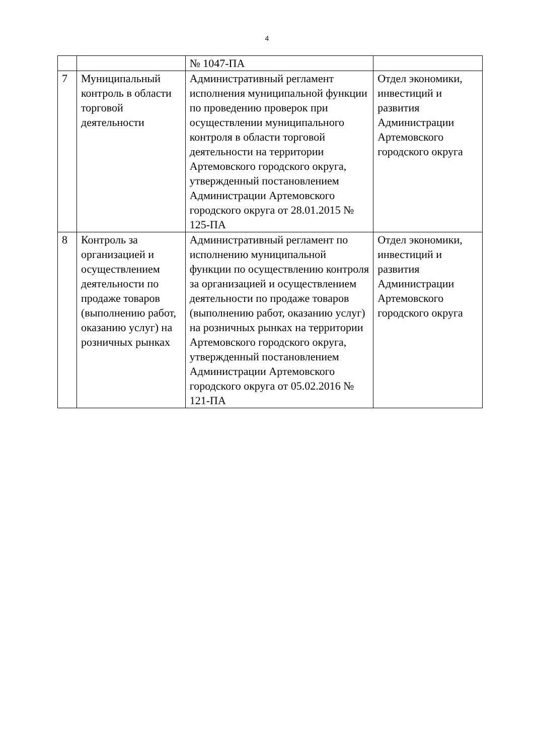4
| | | № 1047-ПА | |
| 7 | Муниципальный контроль в области торговой деятельности | Административный регламент исполнения муниципальной функции по проведению проверок при осуществлении муниципального контроля в области торговой деятельности на территории Артемовского городского округа, утвержденный постановлением Администрации Артемовского городского округа от 28.01.2015 № 125-ПА | Отдел экономики, инвестиций и развития Администрации Артемовского городского округа |
| 8 | Контроль за организацией и осуществлением деятельности по продаже товаров (выполнению работ, оказанию услуг) на розничных рынках | Административный регламент по исполнению муниципальной функции по осуществлению контроля за организацией и осуществлением деятельности по продаже товаров (выполнению работ, оказанию услуг) на розничных рынках на территории Артемовского городского округа, утвержденный постановлением Администрации Артемовского городского округа от 05.02.2016 № 121-ПА | Отдел экономики, инвестиций и развития Администрации Артемовского городского округа |